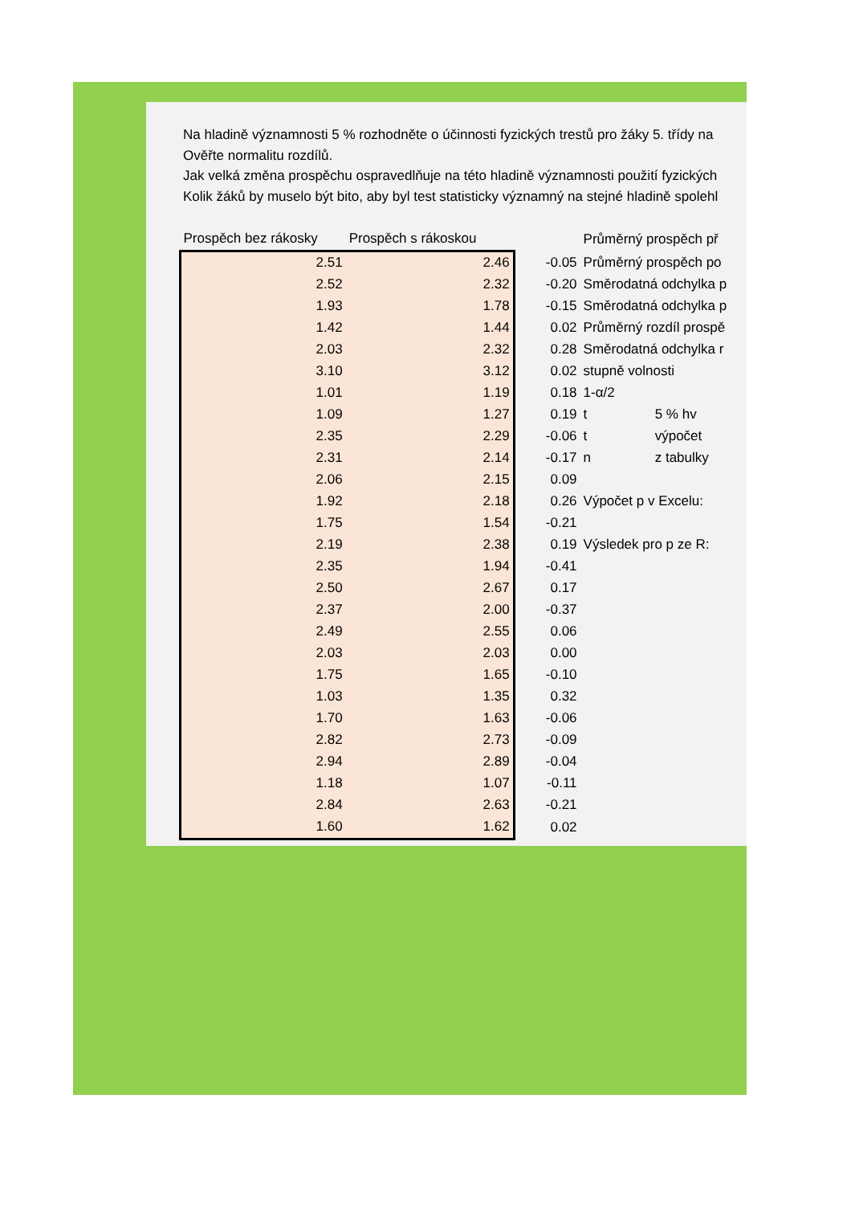Na hladině významnosti 5 % rozhodněte o účinnosti fyzických trestů pro žáky 5. třídy na
Ověřte normalitu rozdílů.
Jak velká změna prospěchu ospravedlňuje na této hladině významnosti použití fyzických
Kolik žáků by muselo být bito, aby byl test statisticky významný na stejné hladině spolehl
| Prospěch bez rákosky | Prospěch s rákoskou | | Průměrný prospěch př | |
| --- | --- | --- | --- | --- |
| 2.51 | 2.46 | -0.05 | Průměrný prospěch po | |
| 2.52 | 2.32 | -0.20 | Směrodatná odchylka p | |
| 1.93 | 1.78 | -0.15 | Směrodatná odchylka p | |
| 1.42 | 1.44 | 0.02 | Průměrný rozdíl prospě | |
| 2.03 | 2.32 | 0.28 | Směrodatná odchylka r | |
| 3.10 | 3.12 | 0.02 | stupně volnosti | |
| 1.01 | 1.19 | 0.18 | 1-α/2 | |
| 1.09 | 1.27 | 0.19 | t | 5 % hv |
| 2.35 | 2.29 | -0.06 | t | výpočet |
| 2.31 | 2.14 | -0.17 | n | z tabulky |
| 2.06 | 2.15 | 0.09 | | |
| 1.92 | 2.18 | 0.26 | Výpočet p v Excelu: | |
| 1.75 | 1.54 | -0.21 | | |
| 2.19 | 2.38 | 0.19 | Výsledek pro p ze R: | |
| 2.35 | 1.94 | -0.41 | | |
| 2.50 | 2.67 | 0.17 | | |
| 2.37 | 2.00 | -0.37 | | |
| 2.49 | 2.55 | 0.06 | | |
| 2.03 | 2.03 | 0.00 | | |
| 1.75 | 1.65 | -0.10 | | |
| 1.03 | 1.35 | 0.32 | | |
| 1.70 | 1.63 | -0.06 | | |
| 2.82 | 2.73 | -0.09 | | |
| 2.94 | 2.89 | -0.04 | | |
| 1.18 | 1.07 | -0.11 | | |
| 2.84 | 2.63 | -0.21 | | |
| 1.60 | 1.62 | 0.02 | | |